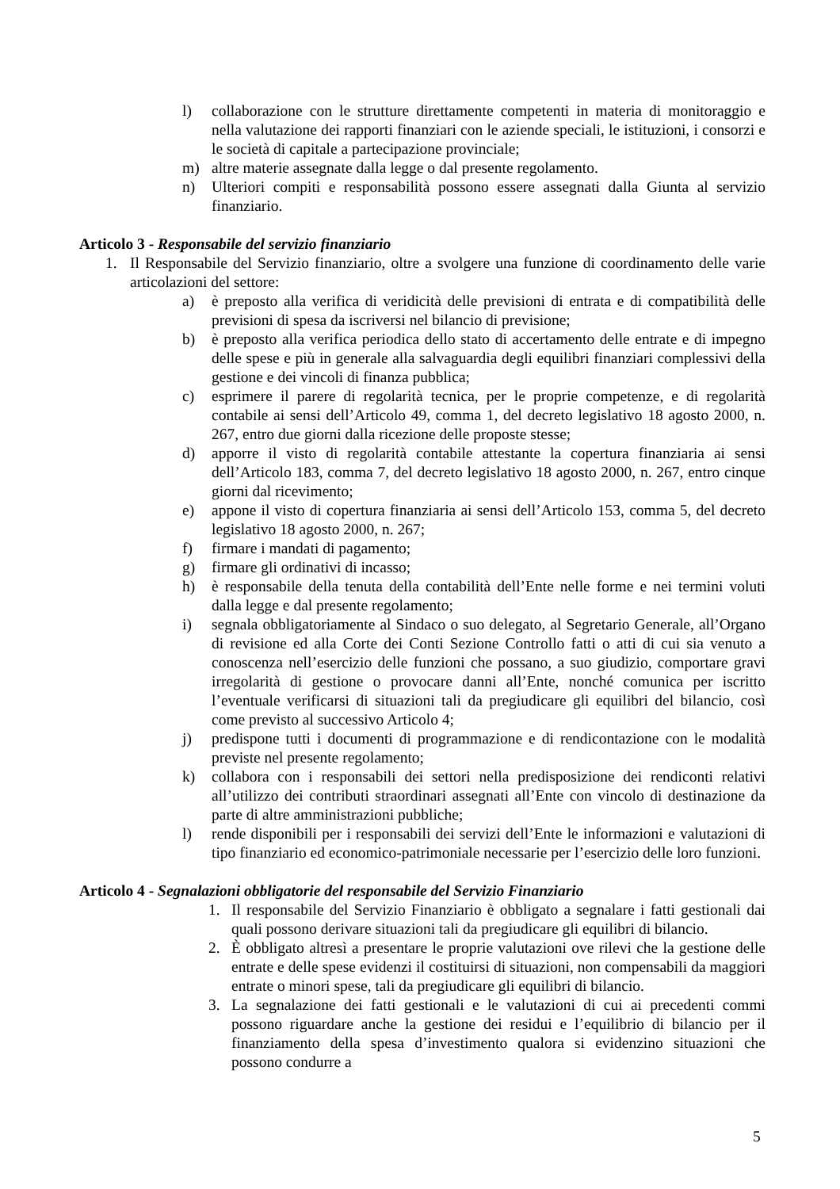l) collaborazione con le strutture direttamente competenti in materia di monitoraggio e nella valutazione dei rapporti finanziari con le aziende speciali, le istituzioni, i consorzi e le società di capitale a partecipazione provinciale;
m) altre materie assegnate dalla legge o dal presente regolamento.
n) Ulteriori compiti e responsabilità possono essere assegnati dalla Giunta al servizio finanziario.
Articolo 3 - Responsabile del servizio finanziario
1. Il Responsabile del Servizio finanziario, oltre a svolgere una funzione di coordinamento delle varie articolazioni del settore:
a) è preposto alla verifica di veridicità delle previsioni di entrata e di compatibilità delle previsioni di spesa da iscriversi nel bilancio di previsione;
b) è preposto alla verifica periodica dello stato di accertamento delle entrate e di impegno delle spese e più in generale alla salvaguardia degli equilibri finanziari complessivi della gestione e dei vincoli di finanza pubblica;
c) esprimere il parere di regolarità tecnica, per le proprie competenze, e di regolarità contabile ai sensi dell’Articolo 49, comma 1, del decreto legislativo 18 agosto 2000, n. 267, entro due giorni dalla ricezione delle proposte stesse;
d) apporre il visto di regolarità contabile attestante la copertura finanziaria ai sensi dell’Articolo 183, comma 7, del decreto legislativo 18 agosto 2000, n. 267, entro cinque giorni dal ricevimento;
e) appone il visto di copertura finanziaria ai sensi dell’Articolo 153, comma 5, del decreto legislativo 18 agosto 2000, n. 267;
f) firmare i mandati di pagamento;
g) firmare gli ordinativi di incasso;
h) è responsabile della tenuta della contabilità dell’Ente nelle forme e nei termini voluti dalla legge e dal presente regolamento;
i) segnala obbligatoriamente al Sindaco o suo delegato, al Segretario Generale, all’Organo di revisione ed alla Corte dei Conti Sezione Controllo fatti o atti di cui sia venuto a conoscenza nell’esercizio delle funzioni che possano, a suo giudizio, comportare gravi irregolarità di gestione o provocare danni all’Ente, nonché comunica per iscritto l’eventuale verificarsi di situazioni tali da pregiudicare gli equilibri del bilancio, così come previsto al successivo Articolo 4;
j) predispone tutti i documenti di programmazione e di rendicontazione con le modalità previste nel presente regolamento;
k) collabora con i responsabili dei settori nella predisposizione dei rendiconti relativi all’utilizzo dei contributi straordinari assegnati all’Ente con vincolo di destinazione da parte di altre amministrazioni pubbliche;
l) rende disponibili per i responsabili dei servizi dell’Ente le informazioni e valutazioni di tipo finanziario ed economico-patrimoniale necessarie per l’esercizio delle loro funzioni.
Articolo 4 - Segnalazioni obbligatorie del responsabile del Servizio Finanziario
1. Il responsabile del Servizio Finanziario è obbligato a segnalare i fatti gestionali dai quali possono derivare situazioni tali da pregiudicare gli equilibri di bilancio.
2. È obbligato altresì a presentare le proprie valutazioni ove rilevi che la gestione delle entrate e delle spese evidenzi il costituirsi di situazioni, non compensabili da maggiori entrate o minori spese, tali da pregiudicare gli equilibri di bilancio.
3. La segnalazione dei fatti gestionali e le valutazioni di cui ai precedenti commi possono riguardare anche la gestione dei residui e l’equilibrio di bilancio per il finanziamento della spesa d’investimento qualora si evidenzino situazioni che possono condurre a
5